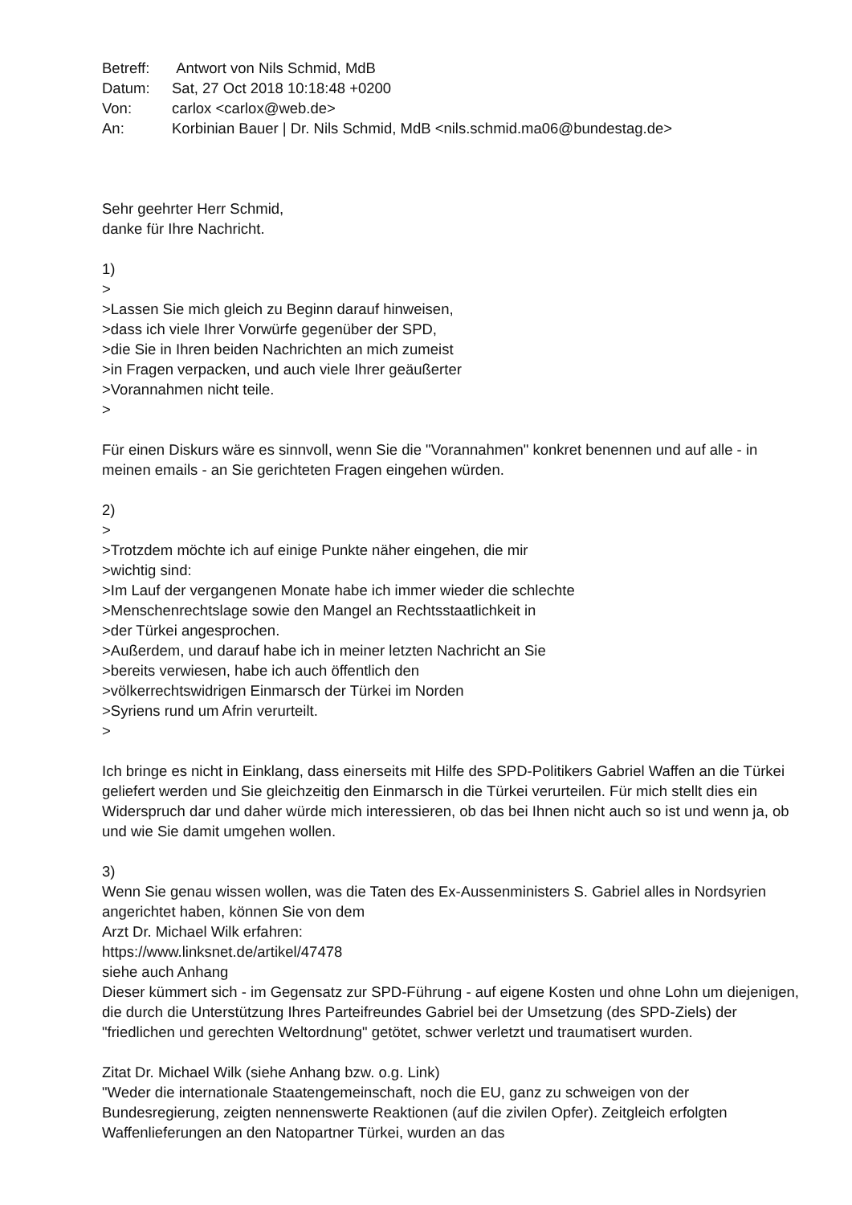| Betreff: | Antwort von Nils Schmid, MdB |
| Datum: | Sat, 27 Oct 2018 10:18:48 +0200 |
| Von: | carlox <carlox@web.de> |
| An: | Korbinian Bauer / Dr. Nils Schmid, MdB <nils.schmid.ma06@bundestag.de> |
Sehr geehrter Herr Schmid,
danke für Ihre Nachricht.
1)
>
>Lassen Sie mich gleich zu Beginn darauf hinweisen,
>dass ich viele Ihrer Vorwürfe gegenüber der SPD,
>die Sie in Ihren beiden Nachrichten an mich zumeist
>in Fragen verpacken, und auch viele Ihrer geäußerter
>Vorannahmen nicht teile.
>
Für einen Diskurs wäre es sinnvoll, wenn Sie die "Vorannahmen" konkret benennen und auf alle - in meinen emails - an Sie gerichteten Fragen eingehen würden.
2)
>
>Trotzdem möchte ich auf einige Punkte näher eingehen, die mir
>wichtig sind:
>Im Lauf der vergangenen Monate habe ich immer wieder die schlechte
>Menschenrechtslage sowie den Mangel an Rechtsstaatlichkeit in
>der Türkei angesprochen.
>Außerdem, und darauf habe ich in meiner letzten Nachricht an Sie
>bereits verwiesen, habe ich auch öffentlich den
>völkerrechtswidrigen Einmarsch der Türkei im Norden
>Syriens rund um Afrin verurteilt.
>
Ich bringe es nicht in Einklang, dass einerseits mit Hilfe des SPD-Politikers Gabriel Waffen an die Türkei geliefert werden und Sie gleichzeitig den Einmarsch in die Türkei verurteilen. Für mich stellt dies ein Widerspruch dar und daher würde mich interessieren, ob das bei Ihnen nicht auch so ist und wenn ja, ob und wie Sie damit umgehen wollen.
3)
Wenn Sie genau wissen wollen, was die Taten des Ex-Aussenministers S. Gabriel alles in Nordsyrien angerichtet haben, können Sie von dem
Arzt Dr. Michael Wilk erfahren:
https://www.linksnet.de/artikel/47478
siehe auch Anhang
Dieser kümmert sich - im Gegensatz zur SPD-Führung - auf eigene Kosten und ohne Lohn um diejenigen, die durch die Unterstützung Ihres Parteifreundes Gabriel bei der Umsetzung (des SPD-Ziels) der "friedlichen und gerechten Weltordnung" getötet, schwer verletzt und traumatisert wurden.
Zitat Dr. Michael Wilk (siehe Anhang bzw. o.g. Link)
"Weder die internationale Staatengemeinschaft, noch die EU, ganz zu schweigen von der Bundesregierung, zeigten nennenswerte Reaktionen (auf die zivilen Opfer). Zeitgleich erfolgten Waffenlieferungen an den Natopartner Türkei, wurden an das